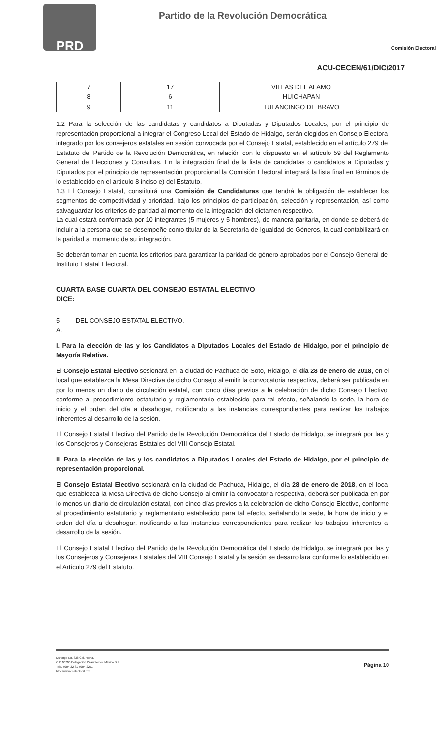PRD
Partido de la Revolución Democrática
Comisión Electoral
ACU-CECEN/61/DIC/2017
| 7 | 17 | VILLAS DEL ALAMO |
| 8 | 6 | HUICHAPAN |
| 9 | 11 | TULANCINGO DE BRAVO |
1.2 Para la selección de las candidatas y candidatos a Diputadas y Diputados Locales, por el principio de representación proporcional a integrar el Congreso Local del Estado de Hidalgo, serán elegidos en Consejo Electoral integrado por los consejeros estatales en sesión convocada por el Consejo Estatal, establecido en el artículo 279 del Estatuto del Partido de la Revolución Democrática, en relación con lo dispuesto en el artículo 59 del Reglamento General de Elecciones y Consultas. En la integración final de la lista de candidatas o candidatos a Diputadas y Diputados por el principio de representación proporcional la Comisión Electoral integrará la lista final en términos de lo establecido en el artículo 8 inciso e) del Estatuto.
1.3 El Consejo Estatal, constituirá una Comisión de Candidaturas que tendrá la obligación de establecer los segmentos de competitividad y prioridad, bajo los principios de participación, selección y representación, así como salvaguardar los criterios de paridad al momento de la integración del dictamen respectivo.
La cual estará conformada por 10 integrantes (5 mujeres y 5 hombres), de manera paritaria, en donde se deberá de incluir a la persona que se desempeñe como titular de la Secretaría de Igualdad de Géneros, la cual contabilizará en la paridad al momento de su integración.
Se deberán tomar en cuenta los criterios para garantizar la paridad de género aprobados por el Consejo General del Instituto Estatal Electoral.
CUARTA BASE CUARTA DEL CONSEJO ESTATAL ELECTIVO
DICE:
5 DEL CONSEJO ESTATAL ELECTIVO.
A.
I. Para la elección de las y los Candidatos a Diputados Locales del Estado de Hidalgo, por el principio de Mayoría Relativa.
El Consejo Estatal Electivo sesionará en la ciudad de Pachuca de Soto, Hidalgo, el día 28 de enero de 2018, en el local que establezca la Mesa Directiva de dicho Consejo al emitir la convocatoria respectiva, deberá ser publicada en por lo menos un diario de circulación estatal, con cinco días previos a la celebración de dicho Consejo Electivo, conforme al procedimiento estatutario y reglamentario establecido para tal efecto, señalando la sede, la hora de inicio y el orden del día a desahogar, notificando a las instancias correspondientes para realizar los trabajos inherentes al desarrollo de la sesión.
El Consejo Estatal Electivo del Partido de la Revolución Democrática del Estado de Hidalgo, se integrará por las y los Consejeros y Consejeras Estatales del VIII Consejo Estatal.
II. Para la elección de las y los candidatos a Diputados Locales del Estado de Hidalgo, por el principio de representación proporcional.
El Consejo Estatal Electivo sesionará en la ciudad de Pachuca, Hidalgo, el día 28 de enero de 2018, en el local que establezca la Mesa Directiva de dicho Consejo al emitir la convocatoria respectiva, deberá ser publicada en por lo menos un diario de circulación estatal, con cinco días previos a la celebración de dicho Consejo Electivo, conforme al procedimiento estatutario y reglamentario establecido para tal efecto, señalando la sede, la hora de inicio y el orden del día a desahogar, notificando a las instancias correspondientes para realizar los trabajos inherentes al desarrollo de la sesión.
El Consejo Estatal Electivo del Partido de la Revolución Democrática del Estado de Hidalgo, se integrará por las y los Consejeros y Consejeras Estatales del VIII Consejo Estatal y la sesión se desarrollara conforme lo establecido en el Artículo 279 del Estatuto.
Durango No. 338 Col. Roma,
C.P. 06700 Delegación Cuauhtémoc México D.F.
Tels. 5004-22 31 5004-2251
http://www.cnelectoral.mx
Página 10